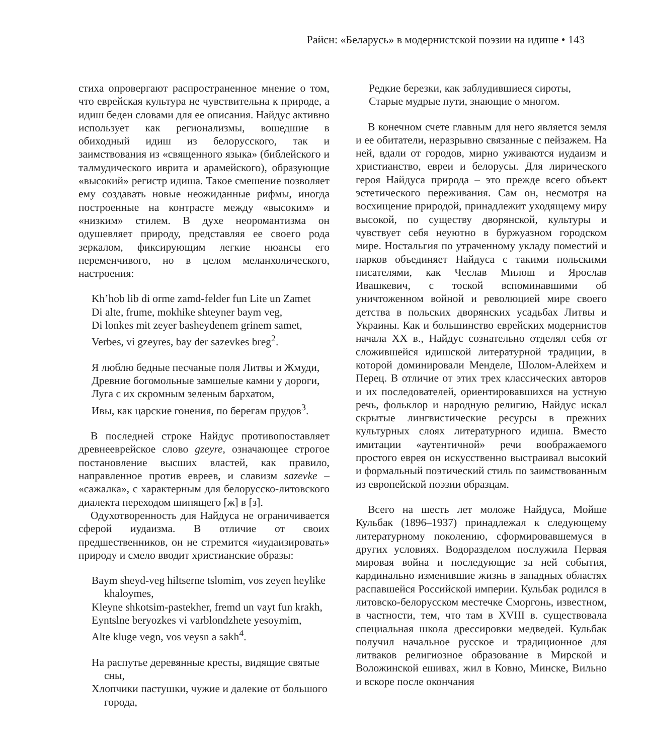Райсн: «Беларусь» в модернистской поэзии на идише • 143
стиха опровергают распространенное мнение о том, что еврейская культура не чувствительна к природе, а идиш беден словами для ее описания. Найдус активно использует как регионализмы, вошедшие в обиходный идиш из белорусского, так и заимствования из «священного языка» (библейского и талмудического иврита и арамейского), образующие «высокий» регистр идиша. Такое смешение позволяет ему создавать новые неожиданные рифмы, иногда построенные на контрасте между «высоким» и «низким» стилем. В духе неоромантизма он одушевляет природу, представляя ее своего рода зеркалом, фиксирующим легкие нюансы его переменчивого, но в целом меланхолического, настроения:
Kh’hob lib di orme zamd-felder fun Lite un Zamet
Di alte, frume, mokhike shteyner baym veg,
Di lonkes mit zeyer basheydenem grinem samet,
Verbes, vi gzeyres, bay der sazevkes breg<sup>2</sup>.
Я люблю бедные песчаные поля Литвы и Жмуди,
Древние богомольные замшелые камни у дороги,
Луга с их скромным зеленым бархатом,
Ивы, как царские гонения, по берегам прудов<sup>3</sup>.
В последней строке Найдус противопоставляет древнееврейское слово gzeyre, означающее строгое постановление высших властей, как правило, направленное против евреев, и славизм sazevke – «сажалка», с характерным для белорусско-литовского диалекта переходом шипящего [ж] в [з].
Одухотворенность для Найдуса не ограничивается сферой иудаизма. В отличие от своих предшественников, он не стремится «иудаизировать» природу и смело вводит христианские образы:
Baym sheyd-veg hiltserne tslomim, vos zeyen heylike khaloymes,
Kleyne shkotsim-pastekher, fremd un vayt fun krakh,
Eyntslne beryozkes vi varblondzhete yesoymim,
Alte kluge vegn, vos veysn a sakh<sup>4</sup>.
На распутье деревянные кресты, видящие святые сны,
Хлопчики пастушки, чужие и далекие от большого города,
Редкие березки, как заблудившиеся сироты,
Старые мудрые пути, знающие о многом.
В конечном счете главным для него является земля и ее обитатели, неразрывно связанные с пейзажем. На ней, вдали от городов, мирно уживаются иудаизм и христианство, евреи и белорусы. Для лирического героя Найдуса природа – это прежде всего объект эстетического переживания. Сам он, несмотря на восхищение природой, принадлежит уходящему миру высокой, по существу дворянской, культуры и чувствует себя неуютно в буржуазном городском мире. Ностальгия по утраченному укладу поместий и парков объединяет Найдуса с такими польскими писателями, как Чеслав Милош и Ярослав Ивашкевич, с тоской вспоминавшими об уничтоженном войной и революцией мире своего детства в польских дворянских усадьбах Литвы и Украины. Как и большинство еврейских модернистов начала XX в., Найдус сознательно отделял себя от сложившейся идишской литературной традиции, в которой доминировали Менделе, Шолом-Алейхем и Перец. В отличие от этих трех классических авторов и их последователей, ориентировавшихся на устную речь, фольклор и народную религию, Найдус искал скрытые лингвистические ресурсы в прежних культурных слоях литературного идиша. Вместо имитации «аутентичной» речи воображаемого простого еврея он искусственно выстраивал высокий и формальный поэтический стиль по заимствованным из европейской поэзии образцам.
Всего на шесть лет моложе Найдуса, Мойше Кульбак (1896–1937) принадлежал к следующему литературному поколению, сформировавшемуся в других условиях. Водоразделом послужила Первая мировая война и последующие за ней события, кардинально изменившие жизнь в западных областях распавшейся Российской империи. Кульбак родился в литовско-белорусском местечке Сморгонь, известном, в частности, тем, что там в XVIII в. существовала специальная школа дрессировки медведей. Кульбак получил начальное русское и традиционное для литваков религиозное образование в Мирской и Воложинской ешивах, жил в Ковно, Минске, Вильно и вскоре после окончания